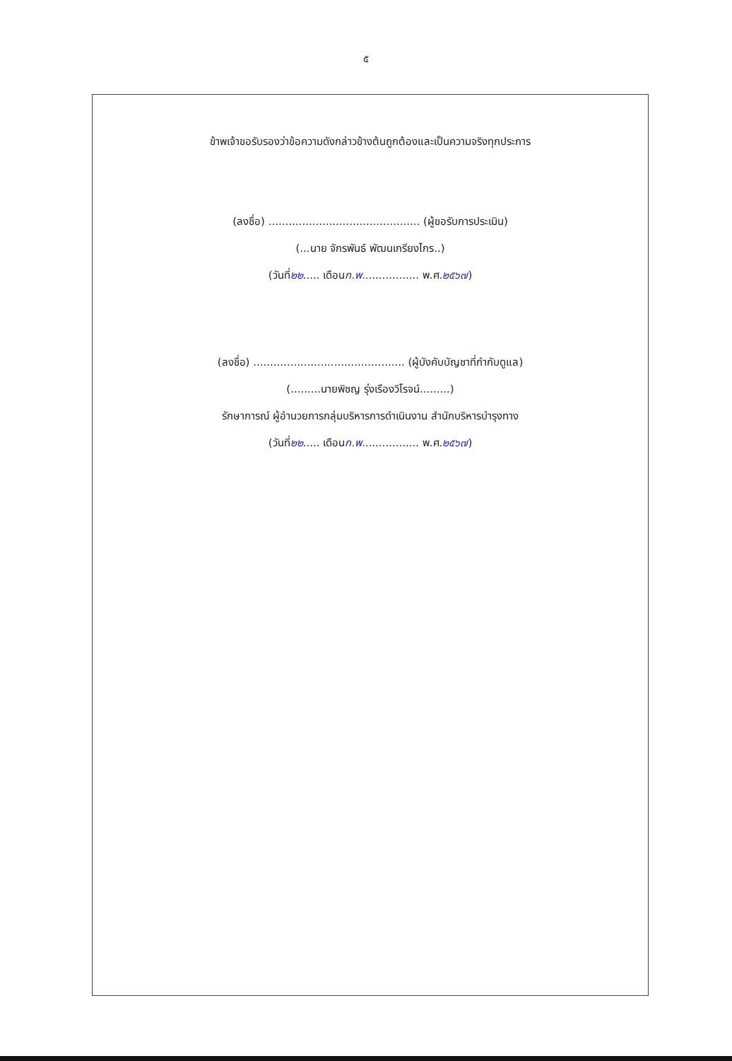๕
ข้าพเจ้าขอรับรองว่าข้อความดังกล่าวข้างต้นถูกต้องและเป็นความจริงทุกประการ
(ลงชื่อ) ............................................. (ผู้ขอรับการประเมิน)
(...นาย จักรพันธ์ พัฒนเกรียงไกร..)
(วันที่๒๒..... เดือนก.พ................. พ.ศ.๒๕๖๗)
(ลงชื่อ) ............................................. (ผู้บังคับบัญชาที่กำกับดูแล)
(.........นายพิชญ รุ่งเรืองวิโรจน์.........)
รักษาการณ์ ผู้อำนวยการกลุ่มบริหารการดำเนินงาน สำนักบริหารบำรุงทาง
(วันที่๒๒..... เดือนก.พ................. พ.ศ.๒๕๖๗)